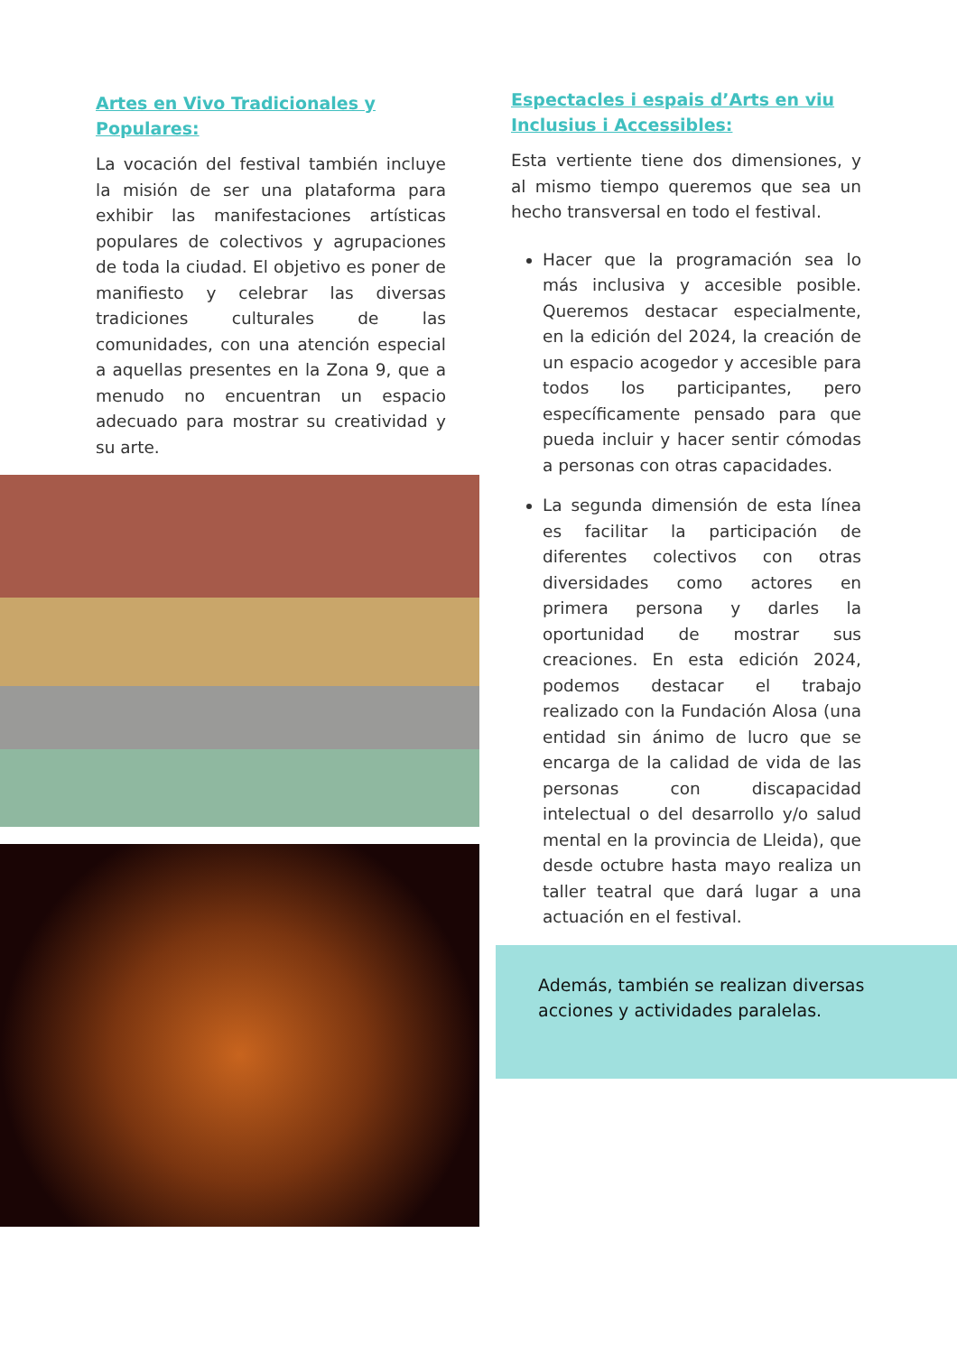Artes en Vivo Tradicionales y Populares:
La vocación del festival también incluye la misión de ser una plataforma para exhibir las manifestaciones artísticas populares de colectivos y agrupaciones de toda la ciudad. El objetivo es poner de manifiesto y celebrar las diversas tradiciones culturales de las comunidades, con una atención especial a aquellas presentes en la Zona 9, que a menudo no encuentran un espacio adecuado para mostrar su creatividad y su arte.
Espectacles i espais d’Arts en viu Inclusius i Accessibles:
Esta vertiente tiene dos dimensiones, y al mismo tiempo queremos que sea un hecho transversal en todo el festival.
Hacer que la programación sea lo más inclusiva y accesible posible. Queremos destacar especialmente, en la edición del 2024, la creación de un espacio acogedor y accesible para todos los participantes, pero específicamente pensado para que pueda incluir y hacer sentir cómodas a personas con otras capacidades.
La segunda dimensión de esta línea es facilitar la participación de diferentes colectivos con otras diversidades como actores en primera persona y darles la oportunidad de mostrar sus creaciones. En esta edición 2024, podemos destacar el trabajo realizado con la Fundación Alosa (una entidad sin ánimo de lucro que se encarga de la calidad de vida de las personas con discapacidad intelectual o del desarrollo y/o salud mental en la provincia de Lleida), que desde octubre hasta mayo realiza un taller teatral que dará lugar a una actuación en el festival.
Además, también se realizan diversas acciones y actividades paralelas.